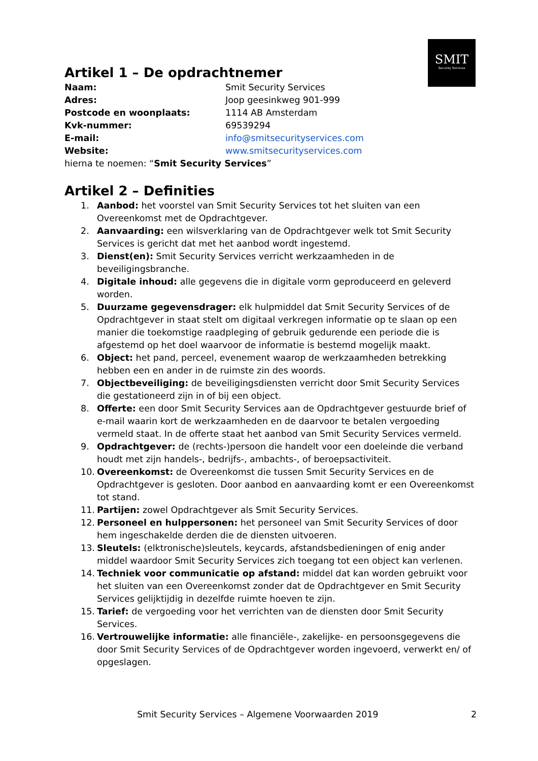SMIT
Security Services
Artikel 1 – De opdrachtnemer
| Naam: | Smit Security Services |
| Adres: | Joop geesinkweg 901-999 |
| Postcode en woonplaats: | 1114 AB Amsterdam |
| Kvk-nummer: | 69539294 |
| E-mail: | info@smitsecurityservices.com |
| Website: | www.smitsecurityservices.com |
hierna te noemen: “Smit Security Services”
Artikel 2 – Definities
1. Aanbod: het voorstel van Smit Security Services tot het sluiten van een Overeenkomst met de Opdrachtgever.
2. Aanvaarding: een wilsverklaring van de Opdrachtgever welk tot Smit Security Services is gericht dat met het aanbod wordt ingestemd.
3. Dienst(en): Smit Security Services verricht werkzaamheden in de beveiligingsbranche.
4. Digitale inhoud: alle gegevens die in digitale vorm geproduceerd en geleverd worden.
5. Duurzame gegevensdrager: elk hulpmiddel dat Smit Security Services of de Opdrachtgever in staat stelt om digitaal verkregen informatie op te slaan op een manier die toekomstige raadpleging of gebruik gedurende een periode die is afgestemd op het doel waarvoor de informatie is bestemd mogelijk maakt.
6. Object: het pand, perceel, evenement waarop de werkzaamheden betrekking hebben een en ander in de ruimste zin des woords.
7. Objectbeveiliging: de beveiligingsdiensten verricht door Smit Security Services die gestationeerd zijn in of bij een object.
8. Offerte: een door Smit Security Services aan de Opdrachtgever gestuurde brief of e-mail waarin kort de werkzaamheden en de daarvoor te betalen vergoeding vermeld staat. In de offerte staat het aanbod van Smit Security Services vermeld.
9. Opdrachtgever: de (rechts-)persoon die handelt voor een doeleinde die verband houdt met zijn handels-, bedrijfs-, ambachts-, of beroepsactiviteit.
10. Overeenkomst: de Overeenkomst die tussen Smit Security Services en de Opdrachtgever is gesloten. Door aanbod en aanvaarding komt er een Overeenkomst tot stand.
11. Partijen: zowel Opdrachtgever als Smit Security Services.
12. Personeel en hulppersonen: het personeel van Smit Security Services of door hem ingeschakelde derden die de diensten uitvoeren.
13. Sleutels: (elktronische)sleutels, keycards, afstandsbedieningen of enig ander middel waardoor Smit Security Services zich toegang tot een object kan verlenen.
14. Techniek voor communicatie op afstand: middel dat kan worden gebruikt voor het sluiten van een Overeenkomst zonder dat de Opdrachtgever en Smit Security Services gelijktijdig in dezelfde ruimte hoeven te zijn.
15. Tarief: de vergoeding voor het verrichten van de diensten door Smit Security Services.
16. Vertrouwelijke informatie: alle financiële-, zakelijke- en persoonsgegevens die door Smit Security Services of de Opdrachtgever worden ingevoerd, verwerkt en/ of opgeslagen.
Smit Security Services – Algemene Voorwaarden 2019 2